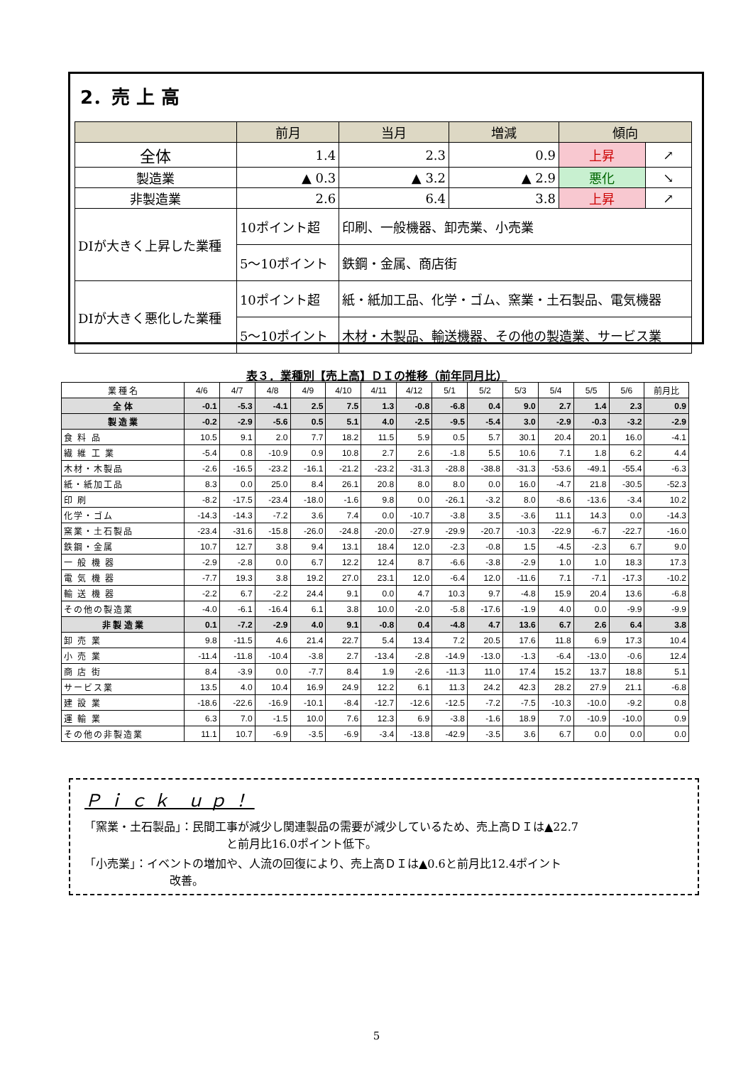2．売 上 高
| | 前月 | 当月 | 増減 | 傾向 | |
| 全体 | 1.4 | 2.3 | 0.9 | 上昇 | ↗ |
| 製造業 | ▲ 0.3 | ▲ 3.2 | ▲ 2.9 | 悪化 | ↘ |
| 非製造業 | 2.6 | 6.4 | 3.8 | 上昇 | ↗ |
| DIが大きく上昇した業種 | 10ポイント超 | 印刷、一般機器、卸売業、小売業 | | | |
| | 5～10ポイント | 鉄鋼・金属、商店街 | | | |
| DIが大きく悪化した業種 | 10ポイント超 | 紙・紙加工品、化学・ゴム、窯業・土石製品、電気機器 | | | |
| | 5～10ポイント | 木材・木製品、輸送機器、その他の製造業、サービス業 | | | |
表３．業種別【売上高】ＤＩの推移（前年同月比）
| 業 種 名 | 4/6 | 4/7 | 4/8 | 4/9 | 4/10 | 4/11 | 4/12 | 5/1 | 5/2 | 5/3 | 5/4 | 5/5 | 5/6 | 前月比 |
| --- | --- | --- | --- | --- | --- | --- | --- | --- | --- | --- | --- | --- | --- | --- |
| 全 体 | -0.1 | -5.3 | -4.1 | 2.5 | 7.5 | 1.3 | -0.8 | -6.8 | 0.4 | 9.0 | 2.7 | 1.4 | 2.3 | 0.9 |
| 製 造 業 | -0.2 | -2.9 | -5.6 | 0.5 | 5.1 | 4.0 | -2.5 | -9.5 | -5.4 | 3.0 | -2.9 | -0.3 | -3.2 | -2.9 |
| 食 料 品 | 10.5 | 9.1 | 2.0 | 7.7 | 18.2 | 11.5 | 5.9 | 0.5 | 5.7 | 30.1 | 20.4 | 20.1 | 16.0 | -4.1 |
| 繊 維 工 業 | -5.4 | 0.8 | -10.9 | 0.9 | 10.8 | 2.7 | 2.6 | -1.8 | 5.5 | 10.6 | 7.1 | 1.8 | 6.2 | 4.4 |
| 木材・木製品 | -2.6 | -16.5 | -23.2 | -16.1 | -21.2 | -23.2 | -31.3 | -28.8 | -38.8 | -31.3 | -53.6 | -49.1 | -55.4 | -6.3 |
| 紙・紙加工品 | 8.3 | 0.0 | 25.0 | 8.4 | 26.1 | 20.8 | 8.0 | 8.0 | 0.0 | 16.0 | -4.7 | 21.8 | -30.5 | -52.3 |
| 印 刷 | -8.2 | -17.5 | -23.4 | -18.0 | -1.6 | 9.8 | 0.0 | -26.1 | -3.2 | 8.0 | -8.6 | -13.6 | -3.4 | 10.2 |
| 化学・ゴム | -14.3 | -14.3 | -7.2 | 3.6 | 7.4 | 0.0 | -10.7 | -3.8 | 3.5 | -3.6 | 11.1 | 14.3 | 0.0 | -14.3 |
| 窯業・土石製品 | -23.4 | -31.6 | -15.8 | -26.0 | -24.8 | -20.0 | -27.9 | -29.9 | -20.7 | -10.3 | -22.9 | -6.7 | -22.7 | -16.0 |
| 鉄鋼・金属 | 10.7 | 12.7 | 3.8 | 9.4 | 13.1 | 18.4 | 12.0 | -2.3 | -0.8 | 1.5 | -4.5 | -2.3 | 6.7 | 9.0 |
| 一 般 機 器 | -2.9 | -2.8 | 0.0 | 6.7 | 12.2 | 12.4 | 8.7 | -6.6 | -3.8 | -2.9 | 1.0 | 1.0 | 18.3 | 17.3 |
| 電 気 機 器 | -7.7 | 19.3 | 3.8 | 19.2 | 27.0 | 23.1 | 12.0 | -6.4 | 12.0 | -11.6 | 7.1 | -7.1 | -17.3 | -10.2 |
| 輸 送 機 器 | -2.2 | 6.7 | -2.2 | 24.4 | 9.1 | 0.0 | 4.7 | 10.3 | 9.7 | -4.8 | 15.9 | 20.4 | 13.6 | -6.8 |
| その他の製造業 | -4.0 | -6.1 | -16.4 | 6.1 | 3.8 | 10.0 | -2.0 | -5.8 | -17.6 | -1.9 | 4.0 | 0.0 | -9.9 | -9.9 |
| 非 製 造 業 | 0.1 | -7.2 | -2.9 | 4.0 | 9.1 | -0.8 | 0.4 | -4.8 | 4.7 | 13.6 | 6.7 | 2.6 | 6.4 | 3.8 |
| 卸 売 業 | 9.8 | -11.5 | 4.6 | 21.4 | 22.7 | 5.4 | 13.4 | 7.2 | 20.5 | 17.6 | 11.8 | 6.9 | 17.3 | 10.4 |
| 小 売 業 | -11.4 | -11.8 | -10.4 | -3.8 | 2.7 | -13.4 | -2.8 | -14.9 | -13.0 | -1.3 | -6.4 | -13.0 | -0.6 | 12.4 |
| 商 店 街 | 8.4 | -3.9 | 0.0 | -7.7 | 8.4 | 1.9 | -2.6 | -11.3 | 11.0 | 17.4 | 15.2 | 13.7 | 18.8 | 5.1 |
| サービス業 | 13.5 | 4.0 | 10.4 | 16.9 | 24.9 | 12.2 | 6.1 | 11.3 | 24.2 | 42.3 | 28.2 | 27.9 | 21.1 | -6.8 |
| 建 設 業 | -18.6 | -22.6 | -16.9 | -10.1 | -8.4 | -12.7 | -12.6 | -12.5 | -7.2 | -7.5 | -10.3 | -10.0 | -9.2 | 0.8 |
| 運 輸 業 | 6.3 | 7.0 | -1.5 | 10.0 | 7.6 | 12.3 | 6.9 | -3.8 | -1.6 | 18.9 | 7.0 | -10.9 | -10.0 | 0.9 |
| その他の非製造業 | 11.1 | 10.7 | -6.9 | -3.5 | -6.9 | -3.4 | -13.8 | -42.9 | -3.5 | 3.6 | 6.7 | 0.0 | 0.0 | 0.0 |
Ｐｉｃｋ ｕｐ！
「窯業・土石製品」：民間工事が減少し関連製品の需要が減少しているため、売上高ＤＩは▲22.7
と前月比16.0ポイント低下。
「小売業」：イベントの増加や、人流の回復により、売上高ＤＩは▲0.6と前月比12.4ポイント
改善。
5